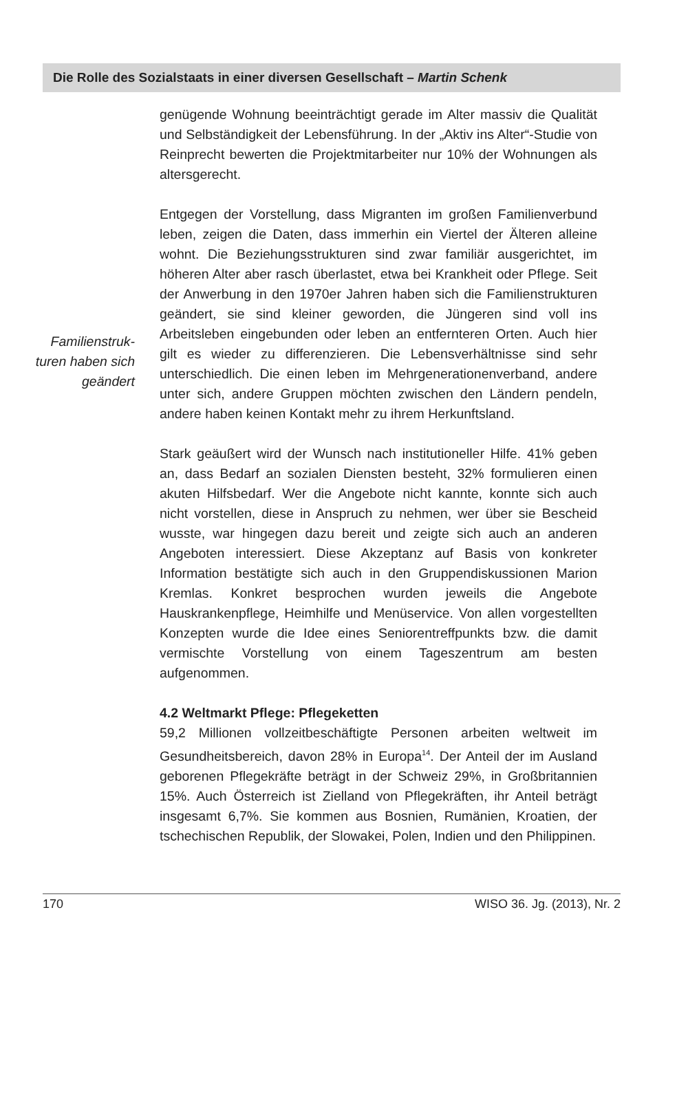Die Rolle des Sozialstaats in einer diversen Gesellschaft – Martin Schenk
Familienstruk-
turen haben sich
geändert
genügende Wohnung beeinträchtigt gerade im Alter massiv die Qualität und Selbständigkeit der Lebensführung. In der „Aktiv ins Alter“-Studie von Reinprecht bewerten die Projektmitarbeiter nur 10% der Wohnungen als altersgerecht.
Entgegen der Vorstellung, dass Migranten im großen Familienverbund leben, zeigen die Daten, dass immerhin ein Viertel der Älteren alleine wohnt. Die Beziehungsstrukturen sind zwar familiär ausgerichtet, im höheren Alter aber rasch überlastet, etwa bei Krankheit oder Pflege. Seit der Anwerbung in den 1970er Jahren haben sich die Familienstrukturen geändert, sie sind kleiner geworden, die Jüngeren sind voll ins Arbeitsleben eingebunden oder leben an entfernteren Orten. Auch hier gilt es wieder zu differenzieren. Die Lebensverhältnisse sind sehr unterschiedlich. Die einen leben im Mehrgenerationenverband, andere unter sich, andere Gruppen möchten zwischen den Ländern pendeln, andere haben keinen Kontakt mehr zu ihrem Herkunftsland.
Stark geäußert wird der Wunsch nach institutioneller Hilfe. 41% geben an, dass Bedarf an sozialen Diensten besteht, 32% formulieren einen akuten Hilfsbedarf. Wer die Angebote nicht kannte, konnte sich auch nicht vorstellen, diese in Anspruch zu nehmen, wer über sie Bescheid wusste, war hingegen dazu bereit und zeigte sich auch an anderen Angeboten interessiert. Diese Akzeptanz auf Basis von konkreter Information bestätigte sich auch in den Gruppendiskussionen Marion Kremlas. Konkret besprochen wurden jeweils die Angebote Hauskrankenpflege, Heimhilfe und Menüservice. Von allen vorgestellten Konzepten wurde die Idee eines Seniorentreffpunkts bzw. die damit vermischte Vorstellung von einem Tageszentrum am besten aufgenommen.
4.2 Weltmarkt Pflege: Pflegeketten
59,2 Millionen vollzeitbeschäftigte Personen arbeiten weltweit im Gesundheitsbereich, davon 28% in Europa<sup>14</sup>. Der Anteil der im Ausland geborenen Pflegekräfte beträgt in der Schweiz 29%, in Großbritannien 15%. Auch Österreich ist Zielland von Pflegekräften, ihr Anteil beträgt insgesamt 6,7%. Sie kommen aus Bosnien, Rumänien, Kroatien, der tschechischen Republik, der Slowakei, Polen, Indien und den Philippinen.
170 WISO 36. Jg. (2013), Nr. 2